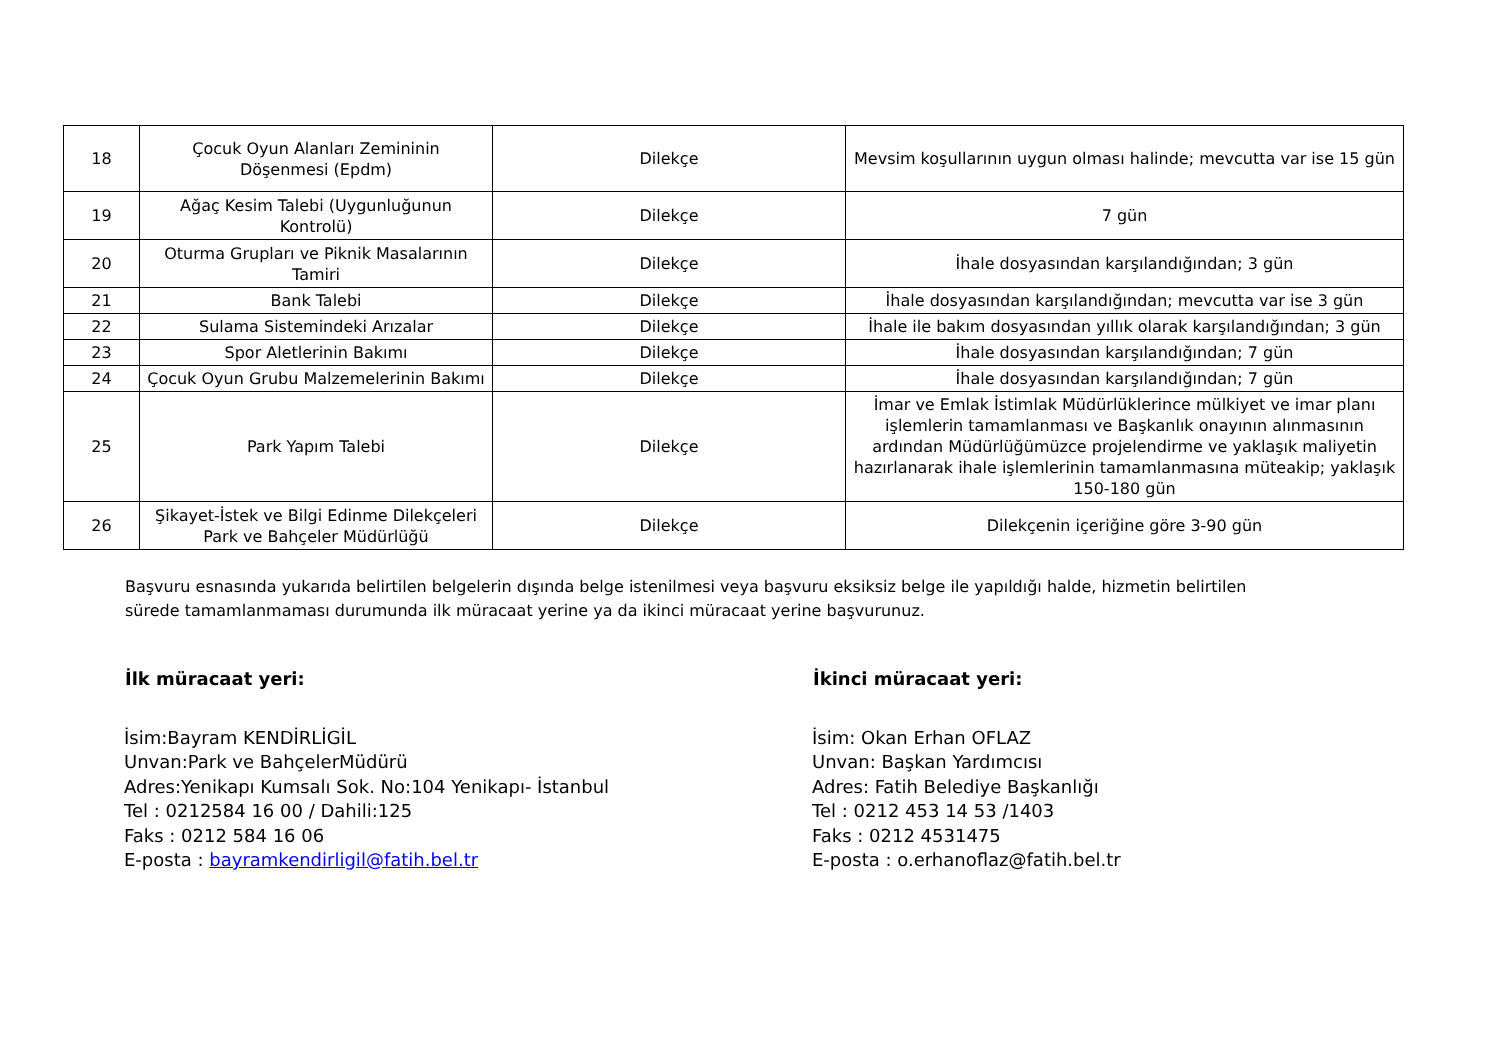| 18 | Çocuk Oyun Alanları Zemininin Döşenmesi (Epdm) | Dilekçe | Mevsim koşullarının uygun olması halinde; mevcutta var ise 15 gün |
| 19 | Ağaç Kesim Talebi (Uygunluğunun Kontrolü) | Dilekçe | 7 gün |
| 20 | Oturma Grupları ve Piknik Masalarının Tamiri | Dilekçe | İhale dosyasından karşılandığından; 3 gün |
| 21 | Bank Talebi | Dilekçe | İhale dosyasından karşılandığından; mevcutta var ise 3 gün |
| 22 | Sulama Sistemindeki Arızalar | Dilekçe | İhale ile bakım dosyasından yıllık olarak karşılandığından; 3 gün |
| 23 | Spor Aletlerinin Bakımı | Dilekçe | İhale dosyasından karşılandığından; 7 gün |
| 24 | Çocuk Oyun Grubu Malzemelerinin Bakımı | Dilekçe | İhale dosyasından karşılandığından; 7 gün |
| 25 | Park Yapım Talebi | Dilekçe | İmar ve Emlak İstimlak Müdürlüklerince mülkiyet ve imar planı işlemlerin tamamlanması ve Başkanlık onayının alınmasının ardından Müdürlüğümüzce projelendirme ve yaklaşık maliyetin hazırlanarak ihale işlemlerinin tamamlanmasına müteakip; yaklaşık 150-180 gün |
| 26 | Şikayet-İstek ve Bilgi Edinme Dilekçeleri Park ve Bahçeler Müdürlüğü | Dilekçe | Dilekçenin içeriğine göre 3-90 gün |
Başvuru esnasında yukarıda belirtilen belgelerin dışında belge istenilmesi veya başvuru eksiksiz belge ile yapıldığı halde, hizmetin belirtilen sürede tamamlanmaması durumunda ilk müracaat yerine ya da ikinci müracaat yerine başvurunuz.
İlk müracaat yeri:
İsim:Bayram KENDİRLİGİL
Unvan:Park ve BahçelerMüdürü
Adres:Yenikapı Kumsalı Sok. No:104 Yenikapı- İstanbul
Tel : 0212584 16 00 / Dahili:125
Faks : 0212 584 16 06
E-posta : bayramkendirligil@fatih.bel.tr
İkinci müracaat yeri:
İsim: Okan Erhan OFLAZ
Unvan: Başkan Yardımcısı
Adres: Fatih Belediye Başkanlığı
Tel : 0212 453 14 53 /1403
Faks : 0212 4531475
E-posta : o.erhanoflaz@fatih.bel.tr